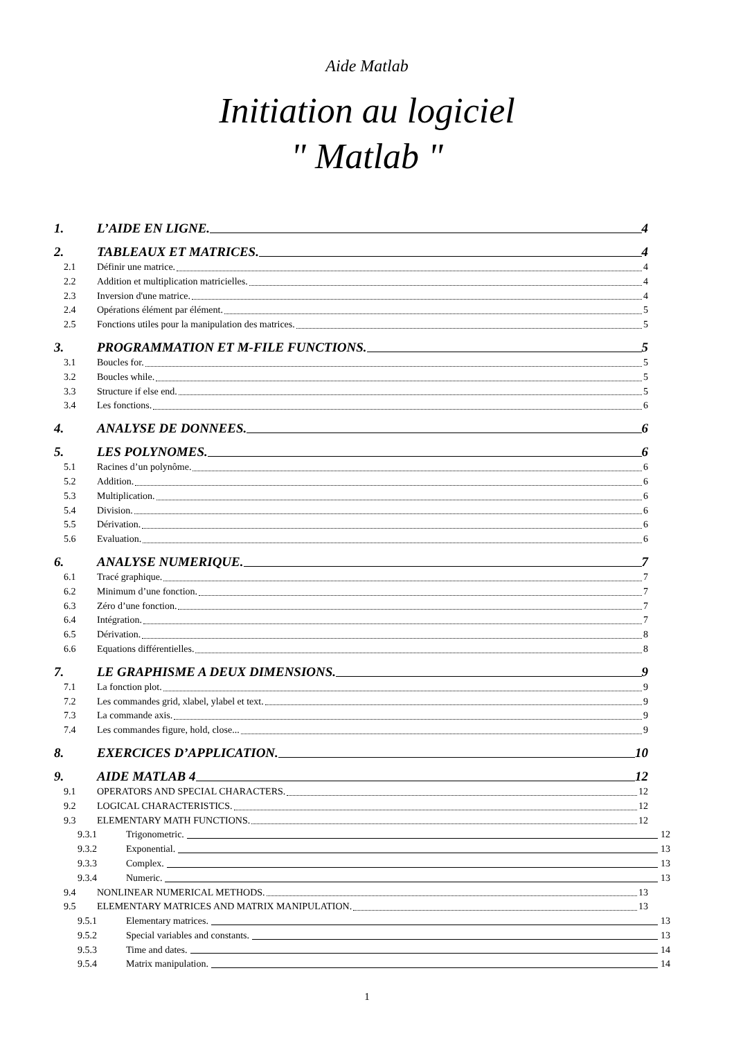Aide Matlab
Initiation au logiciel
" Matlab "
1. L’AIDE EN LIGNE. 4
2. TABLEAUX ET MATRICES. 4
2.1 Définir une matrice. 4
2.2 Addition et multiplication matricielles. 4
2.3 Inversion d'une matrice. 4
2.4 Opérations élément par élément. 5
2.5 Fonctions utiles pour la manipulation des matrices. 5
3. PROGRAMMATION ET M-FILE FUNCTIONS. 5
3.1 Boucles for. 5
3.2 Boucles while. 5
3.3 Structure if else end. 5
3.4 Les fonctions. 6
4. ANALYSE DE DONNEES. 6
5. LES POLYNOMES. 6
5.1 Racines d’un polynôme. 6
5.2 Addition. 6
5.3 Multiplication. 6
5.4 Division. 6
5.5 Dérivation. 6
5.6 Evaluation. 6
6. ANALYSE NUMERIQUE. 7
6.1 Tracé graphique. 7
6.2 Minimum d’une fonction. 7
6.3 Zéro d’une fonction. 7
6.4 Intégration. 7
6.5 Dérivation. 8
6.6 Equations différentielles. 8
7. LE GRAPHISME A DEUX DIMENSIONS. 9
7.1 La fonction plot. 9
7.2 Les commandes grid, xlabel, ylabel et text. 9
7.3 La commande axis. 9
7.4 Les commandes figure, hold, close... 9
8. EXERCICES D’APPLICATION. 10
9. AIDE MATLAB 4 12
9.1 OPERATORS AND SPECIAL CHARACTERS. 12
9.2 LOGICAL CHARACTERISTICS. 12
9.3 ELEMENTARY MATH FUNCTIONS. 12
9.3.1 Trigonometric. 12
9.3.2 Exponential. 13
9.3.3 Complex. 13
9.3.4 Numeric. 13
9.4 NONLINEAR NUMERICAL METHODS. 13
9.5 ELEMENTARY MATRICES AND MATRIX MANIPULATION. 13
9.5.1 Elementary matrices. 13
9.5.2 Special variables and constants. 13
9.5.3 Time and dates. 14
9.5.4 Matrix manipulation. 14
1